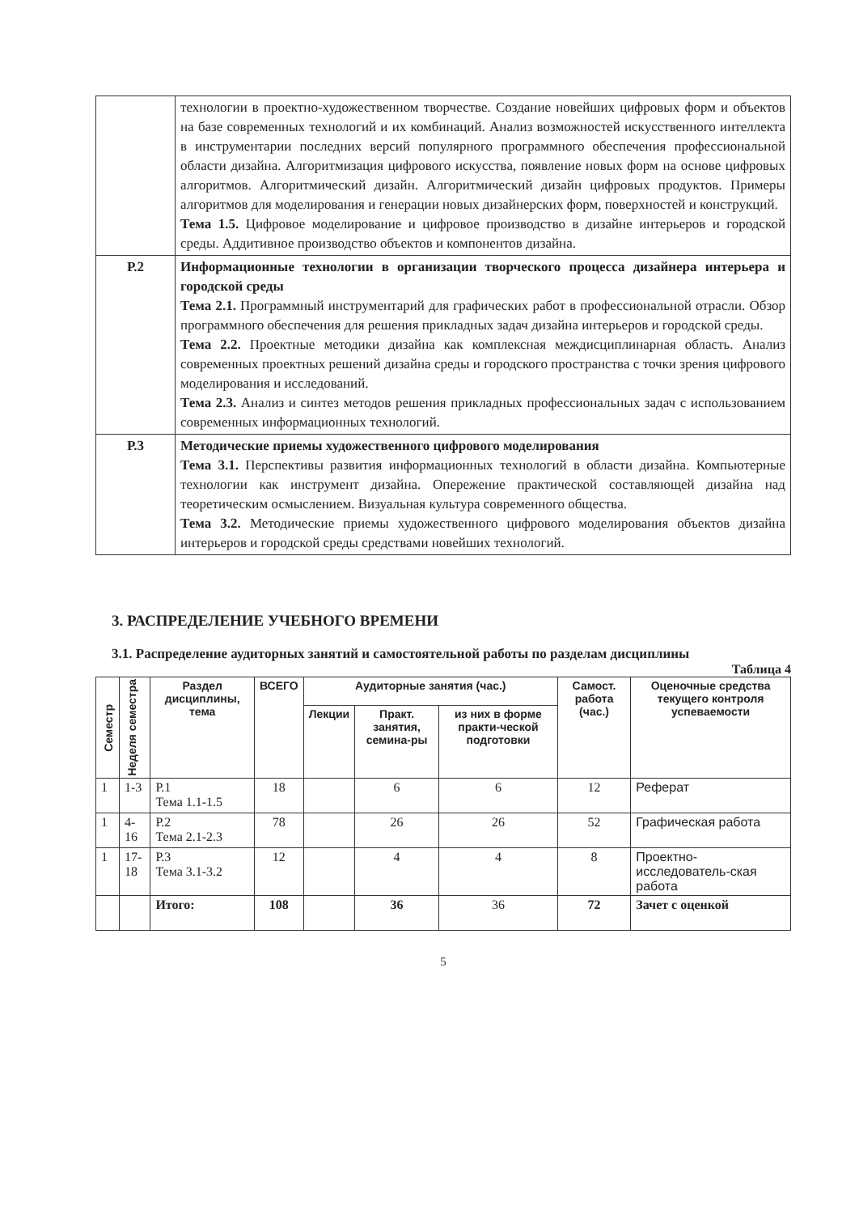| | технологии в проектно-художественном творчестве. Создание новейших цифровых форм и объектов на базе современных технологий и их комбинаций. Анализ возможностей искусственного интеллекта в инструментарии последних версий популярного программного обеспечения профессиональной области дизайна. Алгоритмизация цифрового искусства, появление новых форм на основе цифровых алгоритмов. Алгоритмический дизайн. Алгоритмический дизайн цифровых продуктов. Примеры алгоритмов для моделирования и генерации новых дизайнерских форм, поверхностей и конструкций. Тема 1.5. Цифровое моделирование и цифровое производство в дизайне интерьеров и городской среды. Аддитивное производство объектов и компонентов дизайна. |
| Р.2 | Информационные технологии в организации творческого процесса дизайнера интерьера и городской среды Тема 2.1. Программный инструментарий для графических работ в профессиональной отрасли. Обзор программного обеспечения для решения прикладных задач дизайна интерьеров и городской среды. Тема 2.2. Проектные методики дизайна как комплексная междисциплинарная область. Анализ современных проектных решений дизайна среды и городского пространства с точки зрения цифрового моделирования и исследований. Тема 2.3. Анализ и синтез методов решения прикладных профессиональных задач с использованием современных информационных технологий. |
| Р.3 | Методические приемы художественного цифрового моделирования Тема 3.1. Перспективы развития информационных технологий в области дизайна. Компьютерные технологии как инструмент дизайна. Опережение практической составляющей дизайна над теоретическим осмыслением. Визуальная культура современного общества. Тема 3.2. Методические приемы художественного цифрового моделирования объектов дизайна интерьеров и городской среды средствами новейших технологий. |
3. РАСПРЕДЕЛЕНИЕ УЧЕБНОГО ВРЕМЕНИ
3.1. Распределение аудиторных занятий и самостоятельной работы по разделам дисциплины
Таблица 4
| Семестр | Неделя семестра | Раздел дисциплины, тема | ВСЕГО | Аудиторные занятия (час.) | | | Самост. работа (час.) | Оценочные средства текущего контроля успеваемости |
| --- | --- | --- | --- | --- | --- | --- | --- | --- |
| | | | | Лекции | Практ. занятия, семина-ры | из них в форме практи-ческой подготовки | | |
| 1 | 1-3 | Р.1 Тема 1.1-1.5 | 18 | | 6 | 6 | 12 | Реферат |
| 1 | 4-16 | Р.2 Тема 2.1-2.3 | 78 | | 26 | 26 | 52 | Графическая работа |
| 1 | 17-18 | Р.3 Тема 3.1-3.2 | 12 | | 4 | 4 | 8 | Проектно-исследователь-ская работа |
| | | Итого: | 108 | | 36 | 36 | 72 | Зачет с оценкой |
5